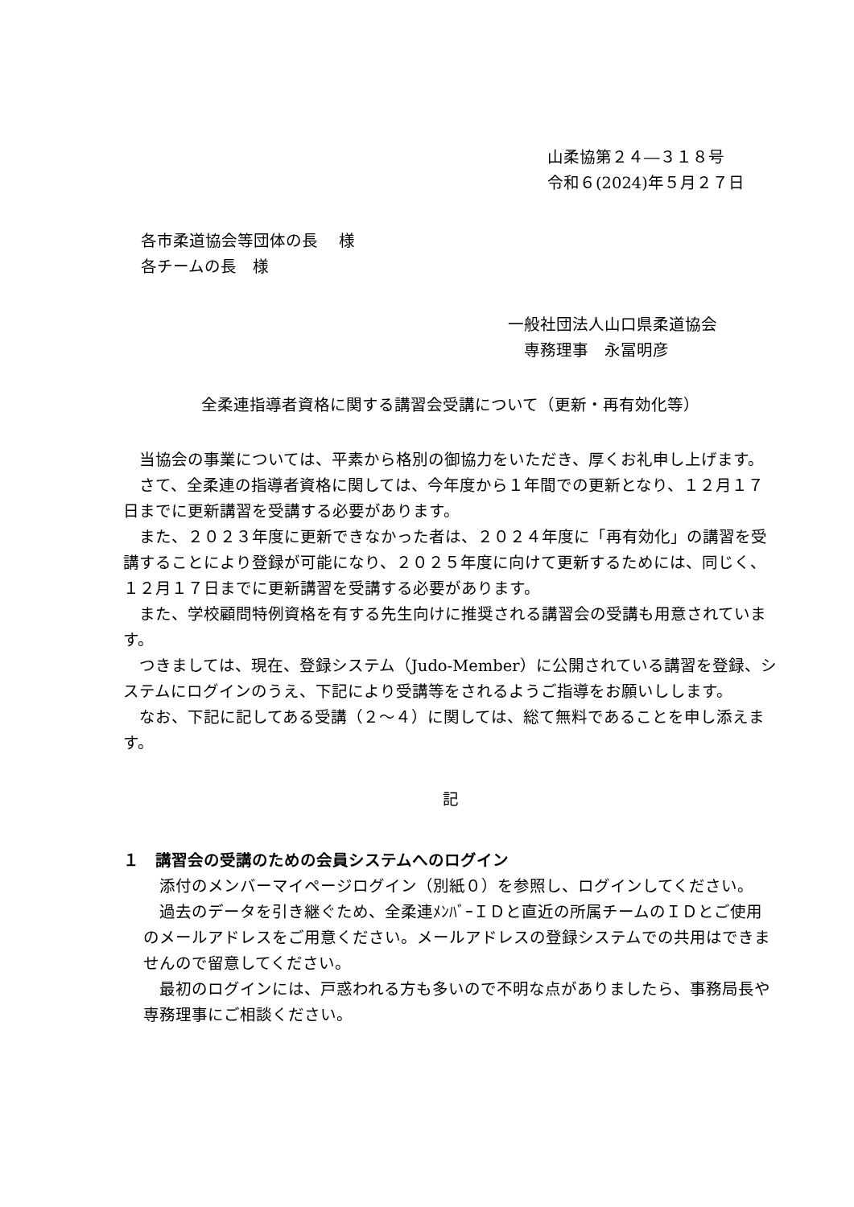山柔協第２４―３１８号
令和６(2024)年５月２７日
各市柔道協会等団体の長　 様
各チームの長　様
一般社団法人山口県柔道協会
　専務理事　永冨明彦
全柔連指導者資格に関する講習会受講について（更新・再有効化等）
　当協会の事業については、平素から格別の御協力をいただき、厚くお礼申し上げます。
　さて、全柔連の指導者資格に関しては、今年度から１年間での更新となり、１２月１７日までに更新講習を受講する必要があります。
　また、２０２３年度に更新できなかった者は、２０２４年度に「再有効化」の講習を受講することにより登録が可能になり、２０２５年度に向けて更新するためには、同じく、１２月１７日までに更新講習を受講する必要があります。
　また、学校顧問特例資格を有する先生向けに推奨される講習会の受講も用意されています。
　つきましては、現在、登録システム（Judo-Member）に公開されている講習を登録、システムにログインのうえ、下記により受講等をされるようご指導をお願いしします。
　なお、下記に記してある受講（２～４）に関しては、総て無料であることを申し添えます。
記
１　講習会の受講のための会員システムへのログイン
　添付のメンバーマイページログイン（別紙０）を参照し、ログインしてください。
　過去のデータを引き継ぐため、全柔連ﾒﾝﾊﾞｰＩＤと直近の所属チームのＩＤとご使用のメールアドレスをご用意ください。メールアドレスの登録システムでの共用はできませんので留意してください。
　最初のログインには、戸惑われる方も多いので不明な点がありましたら、事務局長や専務理事にご相談ください。